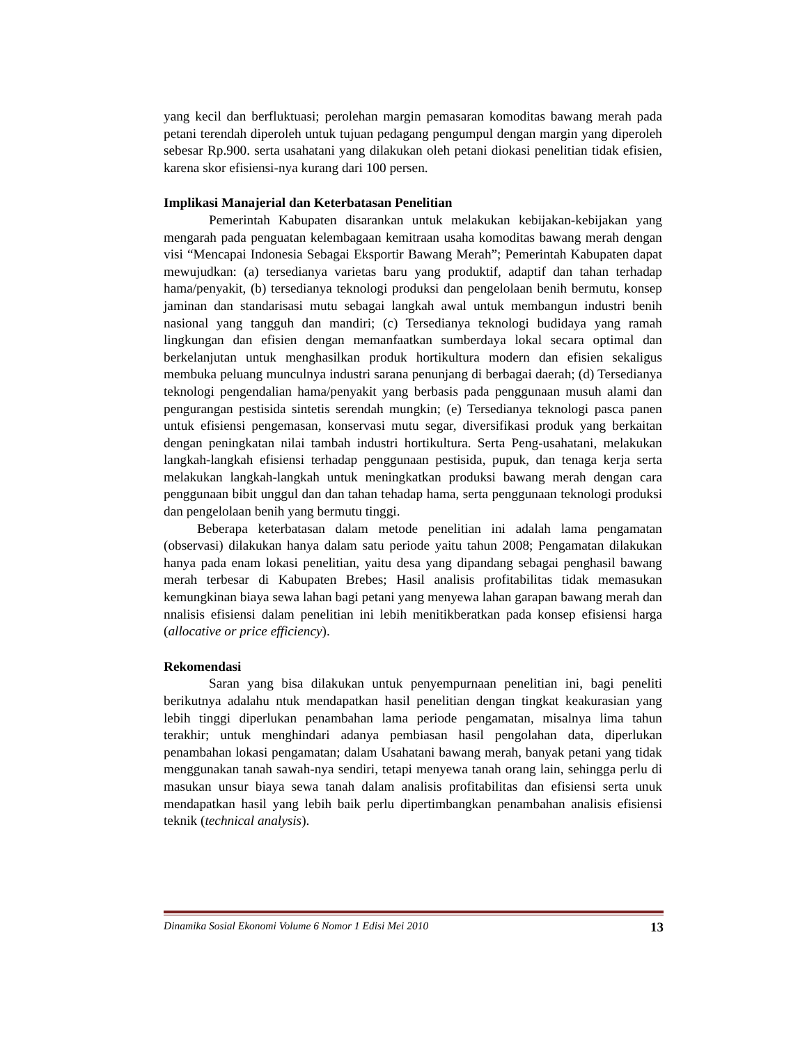yang kecil dan berfluktuasi; perolehan margin pemasaran komoditas bawang merah pada petani terendah diperoleh untuk tujuan pedagang pengumpul dengan margin yang diperoleh sebesar Rp.900. serta usahatani yang dilakukan oleh petani diokasi penelitian tidak efisien, karena skor efisiensi-nya kurang dari 100 persen.
Implikasi Manajerial dan Keterbatasan Penelitian
Pemerintah Kabupaten disarankan untuk melakukan kebijakan-kebijakan yang mengarah pada penguatan kelembagaan kemitraan usaha komoditas bawang merah dengan visi “Mencapai Indonesia Sebagai Eksportir Bawang Merah”; Pemerintah Kabupaten dapat mewujudkan: (a) tersedianya varietas baru yang produktif, adaptif dan tahan terhadap hama/penyakit, (b) tersedianya teknologi produksi dan pengelolaan benih bermutu, konsep jaminan dan standarisasi mutu sebagai langkah awal untuk membangun industri benih nasional yang tangguh dan mandiri; (c) Tersedianya teknologi budidaya yang ramah lingkungan dan efisien dengan memanfaatkan sumberdaya lokal secara optimal dan berkelanjutan untuk menghasilkan produk hortikultura modern dan efisien sekaligus membuka peluang munculnya industri sarana penunjang di berbagai daerah; (d) Tersedianya teknologi pengendalian hama/penyakit yang berbasis pada penggunaan musuh alami dan pengurangan pestisida sintetis serendah mungkin; (e) Tersedianya teknologi pasca panen untuk efisiensi pengemasan, konservasi mutu segar, diversifikasi produk yang berkaitan dengan peningkatan nilai tambah industri hortikultura. Serta Peng-usahatani, melakukan langkah-langkah efisiensi terhadap penggunaan pestisida, pupuk, dan tenaga kerja serta melakukan langkah-langkah untuk meningkatkan produksi bawang merah dengan cara penggunaan bibit unggul dan dan tahan tehadap hama, serta penggunaan teknologi produksi dan pengelolaan benih yang bermutu tinggi.
Beberapa keterbatasan dalam metode penelitian ini adalah lama pengamatan (observasi) dilakukan hanya dalam satu periode yaitu tahun 2008; Pengamatan dilakukan hanya pada enam lokasi penelitian, yaitu desa yang dipandang sebagai penghasil bawang merah terbesar di Kabupaten Brebes; Hasil analisis profitabilitas tidak memasukan kemungkinan biaya sewa lahan bagi petani yang menyewa lahan garapan bawang merah dan nnalisis efisiensi dalam penelitian ini lebih menitikberatkan pada konsep efisiensi harga (allocative or price efficiency).
Rekomendasi
Saran yang bisa dilakukan untuk penyempurnaan penelitian ini, bagi peneliti berikutnya adalahu ntuk mendapatkan hasil penelitian dengan tingkat keakurasian yang lebih tinggi diperlukan penambahan lama periode pengamatan, misalnya lima tahun terakhir; untuk menghindari adanya pembiasan hasil pengolahan data, diperlukan penambahan lokasi pengamatan; dalam Usahatani bawang merah, banyak petani yang tidak menggunakan tanah sawah-nya sendiri, tetapi menyewa tanah orang lain, sehingga perlu di masukan unsur biaya sewa tanah dalam analisis profitabilitas dan efisiensi serta unuk mendapatkan hasil yang lebih baik perlu dipertimbangkan penambahan analisis efisiensi teknik (technical analysis).
Dinamika Sosial Ekonomi Volume 6 Nomor 1 Edisi Mei 2010 13